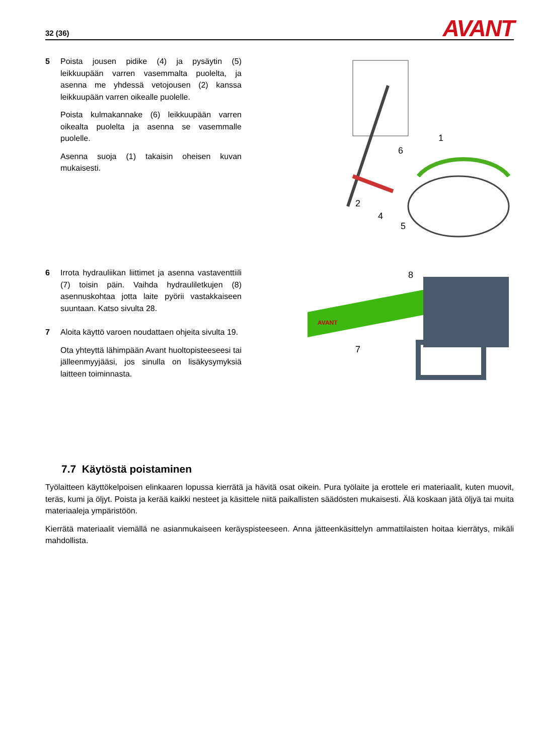32 (36) AVANT
5 Poista jousen pidike (4) ja pysäytin (5) leikkuupään varren vasemmalta puolelta, ja asenna me yhdessä vetojousen (2) kanssa leikkuupään varren oikealle puolelle.
Poista kulmakannake (6) leikkuupään varren oikealta puolelta ja asenna se vasemmalle puolelle.
Asenna suoja (1) takaisin oheisen kuvan mukaisesti.
1
6
2
4
5
6 Irrota hydrauliikan liittimet ja asenna vastaventtiili (7) toisin päin. Vaihda hydrauliletkujen (8) asennuskohtaa jotta laite pyörii vastakkaiseen suuntaan. Katso sivulta 28.
7 Aloita käyttö varoen noudattaen ohjeita sivulta 19.
Ota yhteyttä lähimpään Avant huoltopisteeseesi tai jälleenmyyjääsi, jos sinulla on lisäkysymyksiä laitteen toiminnasta.
8
7
AVANT
7.7 Käytöstä poistaminen
Työlaitteen käyttökelpoisen elinkaaren lopussa kierrätä ja hävitä osat oikein. Pura työlaite ja erottele eri materiaalit, kuten muovit, teräs, kumi ja öljyt. Poista ja kerää kaikki nesteet ja käsittele niitä paikallisten säädösten mukaisesti. Älä koskaan jätä öljyä tai muita materiaaleja ympäristöön.
Kierrätä materiaalit viemällä ne asianmukaiseen keräyspisteeseen. Anna jätteenkäsittelyn ammattilaisten hoitaa kierrätys, mikäli mahdollista.